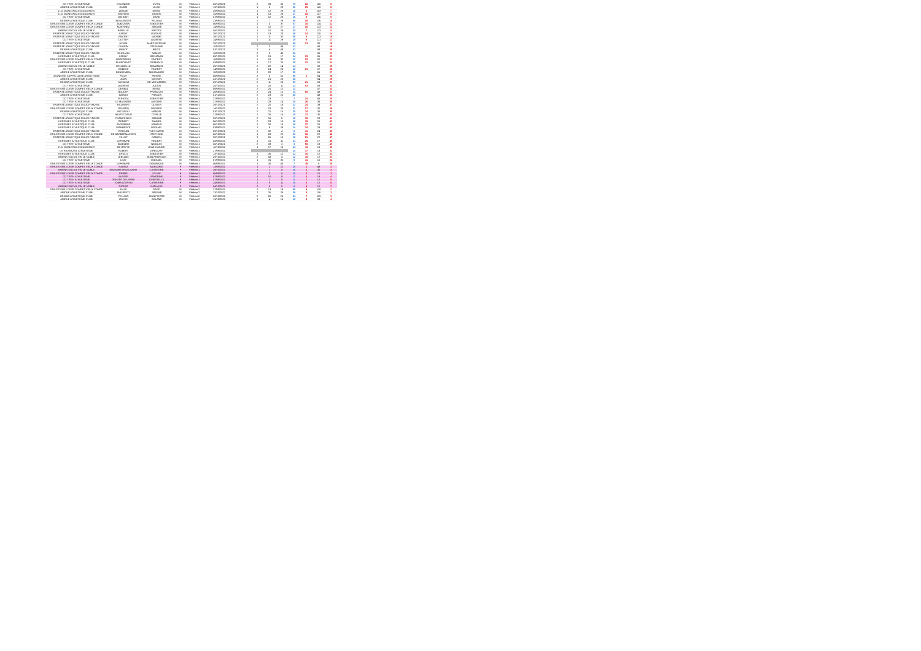| CO TRITH ATHLETISME | ESLANDER | CYRIL | M | Vétéran 1 | 08/11/2021 | 2 | 33 | 35 | 79 | 12 | 160 | 5 |
| ANICHE ATHLETISME CLUB | KAZIDI | LILIAN | M | Vétéran 1 | 13/10/2021 | 1 | 8 | 29 | 22 | 15 | 149 | 6 |
| C.O. MUNICIPAL ESCAUDINOIS | ZIDANE | MEHDI | M | Vétéran 1 | 29/09/2021 | 1 | 12 | 28 | 18 | 4 | 153 | 7 |
| C.O. MUNICIPAL ESCAUDINOIS | MATHIEU | DIDIER | M | Vétéran 1 | 10/09/2021 | 1 | 13 | 28 | 17 | 10 | 137 | 8 |
| CO TRITH ATHLETISME | DEHONT | DAVID | M | Vétéran 1 | 07/09/2021 | 1 | 12 | 28 | 18 | 9 | 136 | 9 |
| DENAIN ATHLETIQUE CLUB | BOULANGER | WILLIAM | M | Vétéran 1 | 23/09/2021 | 2 | 7 | 29 | 58 | 19 | 136 | 10 |
| ATHLETISME LOISIR COMPET VIEUX CONDE | JABLONSKI | SEBASTIEN | M | Vétéran 1 | 06/09/2021 | 1 | 5 | 37 | 57 | 10 | 134 | 11 |
| ATHLETISME LOISIR COMPET VIEUX CONDE | MARTINEZ | JEROME | M | Vétéran 1 | 14/09/2021 | 1 | 15 | 27 | 27 | 16 | 133 | 12 |
| AMIENS SOCIAL VIN LE NOBLE | BARELLE | FREDDY | M | Vétéran 1 | 04/10/2021 | 1 | 10 | 28 | 20 | 7 | 133 | 13 |
| ENTENTE ATHLETIQUE DOUCHYNOISE | LEROY | LUDOVIC | M | Vétéran 1 | 29/11/2021 | 2 | 13 | 23 | 46 | 14 | 130 | 14 |
| ENTENTE ATHLETIQUE DOUCHYNOISE | VINCENT | MAXIME | M | Vétéran 1 | 29/11/2021 | 2 | 5 | 32 | 60 | 2 | 123 | 16 |
| CO TRITH ATHLETISME | DUTTER | LAURENT | M | Vétéran 1 | 14/09/2021 | 1 | 11 | 28 | 19 | 8 | 121 | 17 |
| ENTENTE ATHLETIQUE DOUCHYNOISE | HOUIN | MARC ANTOINE | M | Vétéran 1 | 29/11/2021 | | | | 56 | 13 | 90 | 18 |
| ENTENTE ATHLETIQUE DOUCHYNOISE | CHOPIN | STEPHANE | M | Vétéran 1 | 10/01/2022 | 2 | 3 | 44 | 43 | | 88 | 19 |
| DENAIN ATHLETIQUE CLUB | HENOT | BRICE | M | Vétéran 1 | 03/11/2021 | 2 | 4 | 43 | 43 | | 88 | 20 |
| ENTENTE ATHLETIQUE DOUCHYNOISE | WHOUAIN | NAMMY | M | Vétéran 1 | 10/01/2022 | 2 | 5 | 42 | 42 | | 86 | 21 |
| HERGNIES ATHLETIQUE CLUB | LEROY | BENJAMIN | M | Vétéran 1 | 08/12/2021 | 2 | 19 | 17 | 34 | 23 | 86 | 22 |
| ATHLETISME LOISIR COMPET VIEUX CONDE | BRZEZINSKI | VINCENT | M | Vétéran 1 | 16/09/2021 | 1 | 10 | 32 | 32 | 12 | 82 | 23 |
| HERGNIES ATHLETIQUE CLUB | BLANCHART | ROMUALD | M | Vétéran 1 | 03/09/2021 | 1 | 17 | 25 | 25 | 21 | 81 | 24 |
| AMIENS SOCIAL VIN LE NOBLE | DELOBELLE | EMMANUEL | M | Vétéran 1 | 29/11/2021 | 2 | 22 | 14 | 14 | | 80 | 25 |
| CO TRITH ATHLETISME | DOBEUF | VINCENT | M | Vétéran 1 | 14/09/2021 | 1 | 24 | 28 | 19 | 21 | 67 | 26 |
| ANICHE ATHLETISME CLUB | BENHEMIDA | MOHAMMED | M | Vétéran 1 | 10/01/2022 | 2 | 20 | 17 | 50 | | 66 | 27 |
| JEUNESSE CAPPELLOISE ATHLETISME | FICOT | PIERRE | M | Vétéran 1 | 06/09/2021 | 2 | 5 | 52 | 60 | 1 | 64 | 28 |
| ANICHE ATHLETISME CLUB | JOAN | NASSAN | M | Vétéran 1 | 23/11/2021 | 2 | 21 | 26 | 26 | | 64 | 29 |
| DENAIN ATHLETIQUE CLUB | YAHIAOUI | SID MOHAMMED | M | Vétéran 1 | 29/11/2021 | 2 | 11 | 25 | 59 | 21 | 63 | 30 |
| CO TRITH ATHLETISME | LAURENT | JULIEN | M | Vétéran 1 | 25/10/2021 | 2 | 25 | 11 | 22 | 53 | 58 | 31 |
| ATHLETISME LOISIR COMPET VIEUX CONDE | DERBAL | MEHDI | M | Vétéran 1 | 09/09/2021 | 2 | 25 | 12 | 12 | | 57 | 32 |
| ENTENTE ATHLETIQUE DOUCHYNOISE | BOUDRY | FRANCOIS | M | Vétéran 1 | 26/08/2021 | 2 | 24 | 12 | 24 | 50 | 48 | 33 |
| ANICHE ATHLETISME CLUB | BAROU | FRANCK | M | Vétéran 1 | 01/12/2021 | 2 | 23 | 21 | 48 | | 48 | 34 |
| CO TRITH ATHLETISME | POHODA | SEBASTIEN | M | Vétéran 1 | 27/09/2021 | 1 | 23 | 7 | 7 | 14 | 46 | 35 |
| CO TRITH ATHLETISME | LE MAGNANT | ANTOINE | M | Vétéran 1 | 27/09/2021 | 1 | 28 | 14 | 30 | 26 | 36 | 36 |
| ENTENTE ATHLETIQUE DOUCHYNOISE | HILLHIART | OLIVIER | M | Vétéran 1 | 29/11/2021 | 2 | 20 | 16 | 32 | 24 | 33 | 37 |
| ATHLETISME LOISIR COMPET VIEUX CONDE | DEMARQ | MATHIEU | M | Vétéran 1 | 14/10/2021 | 1 | 19 | 23 | 23 | 17 | 32 | 38 |
| DENAIN ATHLETIQUE CLUB | METADOU | MANUEL | M | Vétéran 1 | 03/11/2021 | 2 | 21 | 15 | 30 | 24 | 30 | 39 |
| CO TRITH ATHLETISME | HAUTECOEUR | CYRILLE | M | Vétéran 1 | 27/09/2021 | 1 | 26 | 16 | 16 | 22 | 30 | 40 |
| ENTENTE ATHLETIQUE DOUCHYNOISE | CHAMPENOIS | JEROME | M | Vétéran 1 | 29/11/2021 | 2 | 31 | 5 | 10 | 39 | 28 | 41 |
| HERGNIES ATHLETIQUE CLUB | GOBERT | SAMUEL | M | Vétéran 1 | 06/10/2021 | 2 | 23 | 13 | 16 | 39 | 26 | 42 |
| HERGNIES ATHLETIQUE CLUB | SADERMAN | ARNAUD | M | Vétéran 1 | 06/10/2021 | 1 | 32 | 10 | 19 | 27 | 25 | 43 |
| HERGNIES ATHLETIQUE CLUB | WAMBRECK | MICKAEL | M | Vétéran 1 | 03/09/2021 | 1 | 6 | 28 | 24 | 24 | 24 | 44 |
| ENTENTE ATHLETIQUE DOUCHYNOISE | VERQUIN | YVES MARIE | M | Vétéran 1 | 29/11/2021 | 2 | 32 | 4 | 8 | 41 | 24 | 45 |
| ATHLETISME LOISIR COMPET VIEUX CONDE | DE BARBERMACKER | STEPHANE | M | Vétéran 1 | 06/10/2021 | 1 | 28 | 22 | 22 | 18 | 22 | 46 |
| ENTENTE ATHLETIQUE DOUCHYNOISE | VILLOT | DAMIEN | M | Vétéran 1 | 29/11/2021 | 2 | 26 | 10 | 10 | 51 | 22 | 47 |
| HERGNIES ATHLETIQUE CLUB | LEFEBVRE | VINCENT | M | Vétéran 1 | 28/09/2021 | 1 | 31 | 11 | 11 | 26 | 17 | 48 |
| CO TRITH ATHLETISME | BOIDARD | NICOLAS | M | Vétéran 1 | 30/11/2021 | 2 | 33 | 3 | 3 | 56 | 19 | 49 |
| C.O. MUNICIPAL ESCAUDINOIS | DE GRYSE | JEAN CLAUDE | M | Vétéran 1 | 12/10/2021 | 1 | 17 | 13 | 13 | 11 | 13 | 50 |
| US RAISMOISE ATHLETISME | ROBERT | GREGORY | M | Vétéran 1 | 27/09/2021 | | | | 14 | 37 | 13 | 51 |
| HERGNIES ATHLETIQUE CLUB | CRUCQ | SEBASTIEN | M | Vétéran 1 | 13/10/2021 | 1 | 30 | 12 | 12 | 35 | 12 | 52 |
| AMIENS SOCIAL VIN LE NOBLE | LEBLANC | JEAN FRANCOIS | M | Vétéran 1 | 29/10/2021 | 2 | 43 | 4 | 12 | 38 | 12 | 53 |
| CO TRITH ATHLETISME | LEAY | MICKAEL | M | Vétéran 1 | 07/09/2021 | 1 | 31 | 32 | 8 | 41 | 10 | 54 |
| ATHLETISME LOISIR COMPET VIEUX CONDE | LEFEBVRE | DOMINIQUE | M | Vétéran 1 | 06/09/2021 | 1 | 35 | 40 | 7 | 39 | 8 | 55 |
| ATHLETISME LOISIR COMPET VIEUX CONDE | HAURIZ | MARJORIE | F | Vétéran 1 | 13/09/2021 | 1 | 2 | 12 | 20 | 1 | 49 | 1 |
| AMIENS SOCIAL VIN LE NOBLE | MAGNIER BRASCOURT | CATHERINE | F | Vétéran 1 | 29/10/2021 | 2 | 1 | 5 | 15 | 1 | 30 | 2 |
| ATHLETISME LOISIR COMPET VIEUX CONDE | PENNE | SYLVIE | F | Vétéran 1 | 06/09/2021 | 1 | 3 | 8 | 15 | 2 | 15 | 3 |
| CO TRITH ATHLETISME | BLASSE | SANDRINE | F | Vétéran 1 | 07/09/2021 | 1 | 10 | 11 | 12 | 2 | 13 | 4 |
| CO TRITH ATHLETISME | DEHONT DELEPINE | CHRISTELLE | F | Vétéran 1 | 07/09/2021 | 1 | 2 | 8 | 6 | 7 | 12 | 5 |
| CO TRITH ATHLETISME | TOMASZEWSKI | CATHERINE | F | Vétéran 1 | 24/08/2021 | 1 | 9 | 11 | 10 | 5 | 12 | 6 |
| AMIENS SOCIAL VIN LE NOBLE | DIZARD | NATHALIE | F | Vétéran 1 | 04/10/2021 | 2 | 5 | 5 | 9 | 8 | 10 | 7 |
| ATHLETISME LOISIR COMPET VIEUX CONDE | FALLE | DAVID | M | Vétéran 2 | 27/09/2021 | 1 | 13 | 14 | 58 | 6 | 128 | 1 |
| ANICHE ATHLETISME CLUB | PHILIPPOT | JEROME | M | Vétéran 2 | 13/10/2021 | 2 | 26 | 28 | 56 | 6 | 116 | 2 |
| DENAIN ATHLETIQUE CLUB | PELLION | JEAN PIERRE | M | Vétéran 2 | 29/10/2021 | 2 | 26 | 26 | 54 | 7 | 109 | 3 |
| ANICHE ATHLETISME CLUB | GOSSE | ROLAND | M | Vétéran 2 | 13/10/2021 | 1 | 4 | 15 | 12 | 8 | 98 | 4 |